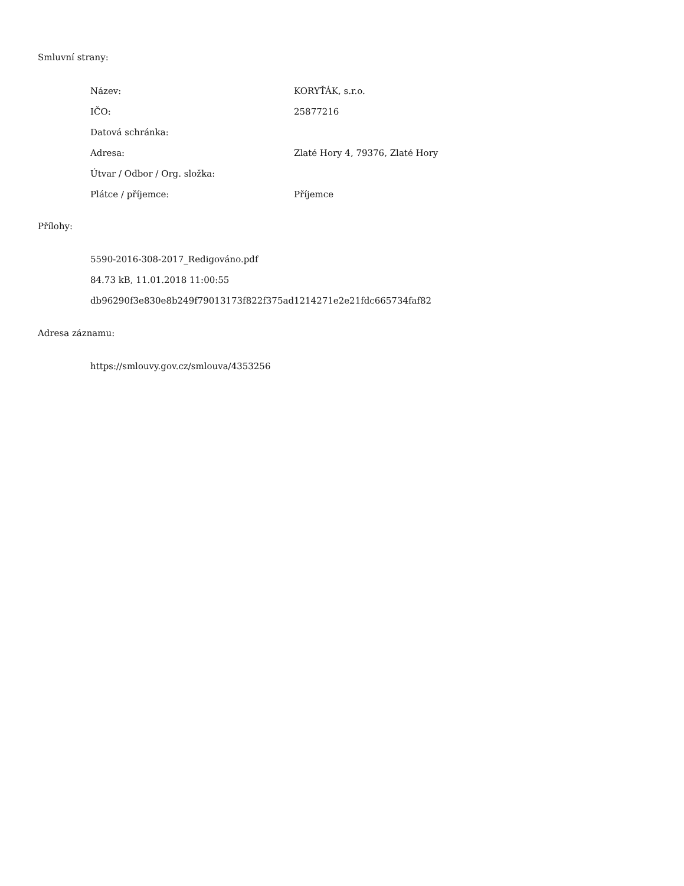Smluvní strany:
| Název: | KORYŤÁK, s.r.o. |
| IČO: | 25877216 |
| Datová schránka: | |
| Adresa: | Zlaté Hory 4, 79376, Zlaté Hory |
| Útvar / Odbor / Org. složka: | |
| Plátce / příjemce: | Příjemce |
Přílohy:
5590-2016-308-2017_Redigováno.pdf
84.73 kB, 11.01.2018 11:00:55
db96290f3e830e8b249f79013173f822f375ad1214271e2e21fdc665734faf82
Adresa záznamu:
https://smlouvy.gov.cz/smlouva/4353256